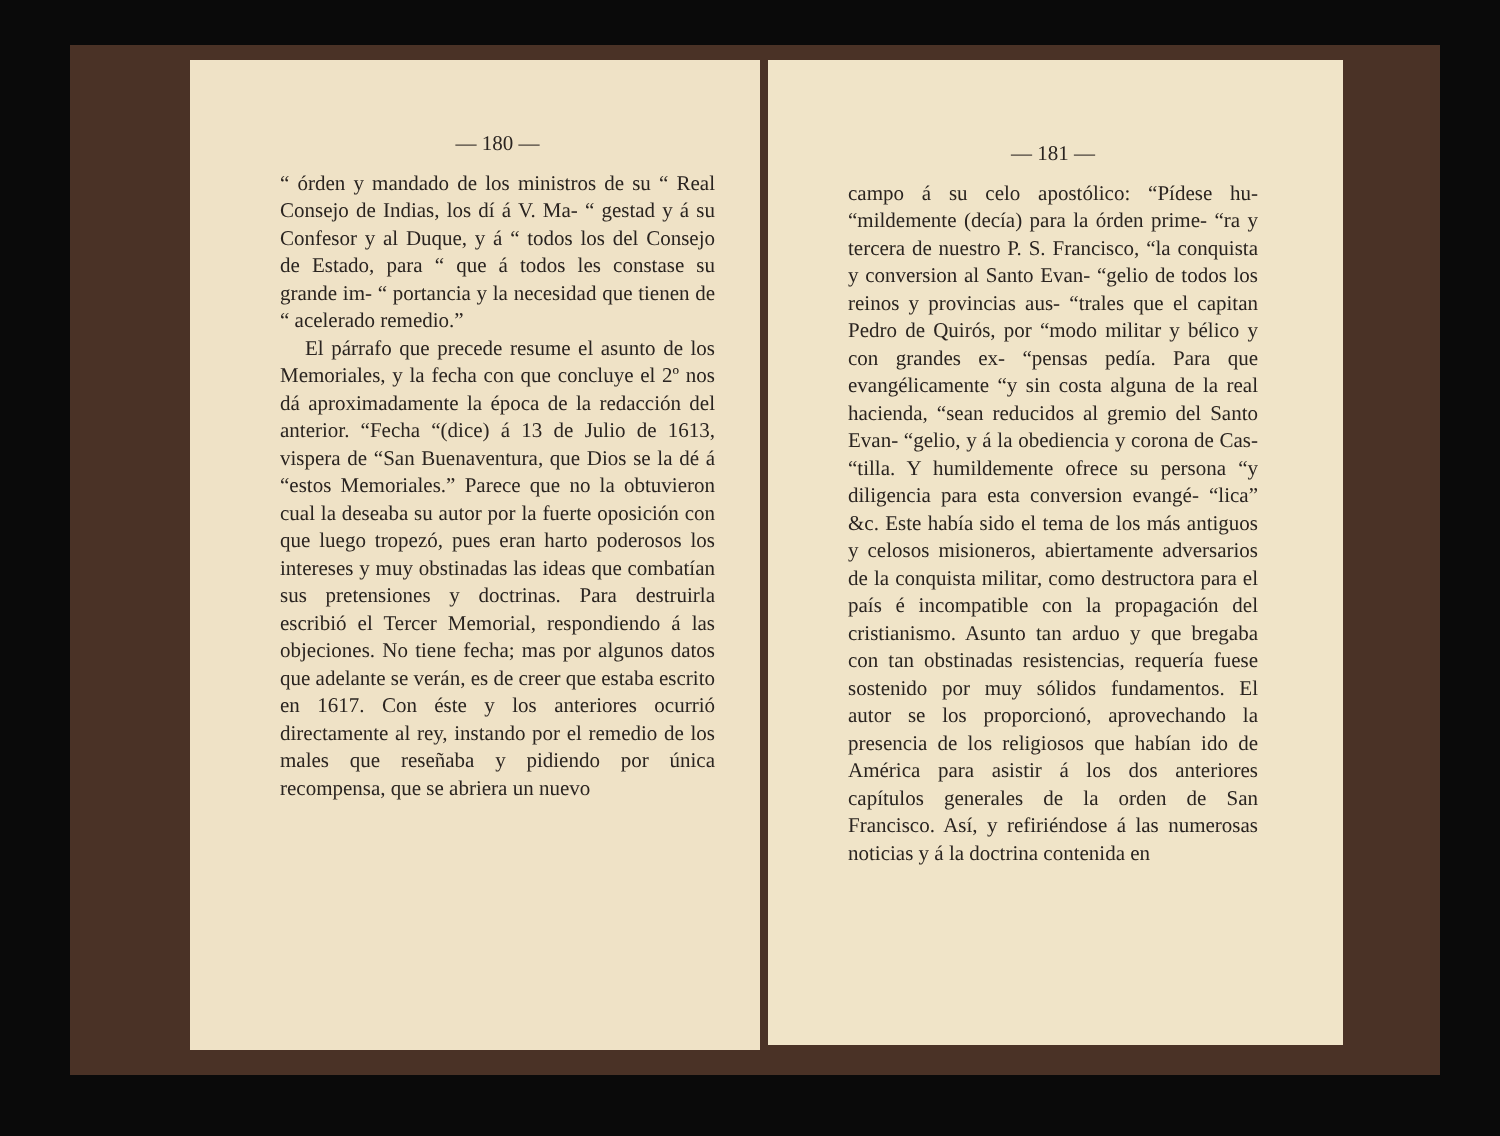— 180 —
“ órden y mandado de los ministros de su “ Real Consejo de Indias, los dí á V. Ma- “ gestad y á su Confesor y al Duque, y á “ todos los del Consejo de Estado, para “ que á todos les constase su grande im- “ portancia y la necesidad que tienen de “ acelerado remedio.”
El párrafo que precede resume el asunto de los Memoriales, y la fecha con que concluye el 2º nos dá aproximadamente la época de la redacción del anterior. “Fecha “(dice) á 13 de Julio de 1613, vispera de “San Buenaventura, que Dios se la dé á “estos Memoriales.” Parece que no la obtuvieron cual la deseaba su autor por la fuerte oposición con que luego tropezó, pues eran harto poderosos los intereses y muy obstinadas las ideas que combatían sus pretensiones y doctrinas. Para destruirla escribió el Tercer Memorial, respondiendo á las objeciones. No tiene fecha; mas por algunos datos que adelante se verán, es de creer que estaba escrito en 1617. Con éste y los anteriores ocurrió directamente al rey, instando por el remedio de los males que reseñaba y pidiendo por única recompensa, que se abriera un nuevo
— 181 —
campo á su celo apostólico: “Pídese hu- “mildemente (decía) para la órden prime- “ra y tercera de nuestro P. S. Francisco, “la conquista y conversion al Santo Evan- “gelio de todos los reinos y provincias aus- “trales que el capitan Pedro de Quirós, por “modo militar y bélico y con grandes ex- “pensas pedía. Para que evangélicamente “y sin costa alguna de la real hacienda, “sean reducidos al gremio del Santo Evan- “gelio, y á la obediencia y corona de Cas- “tilla. Y humildemente ofrece su persona “y diligencia para esta conversion evangé- “lica” &c. Este había sido el tema de los más antiguos y celosos misioneros, abiertamente adversarios de la conquista militar, como destructora para el país é incompatible con la propagación del cristianismo. Asunto tan arduo y que bregaba con tan obstinadas resistencias, requería fuese sostenido por muy sólidos fundamentos. El autor se los proporcionó, aprovechando la presencia de los religiosos que habían ido de América para asistir á los dos anteriores capítulos generales de la orden de San Francisco. Así, y refiriéndose á las numerosas noticias y á la doctrina contenida en